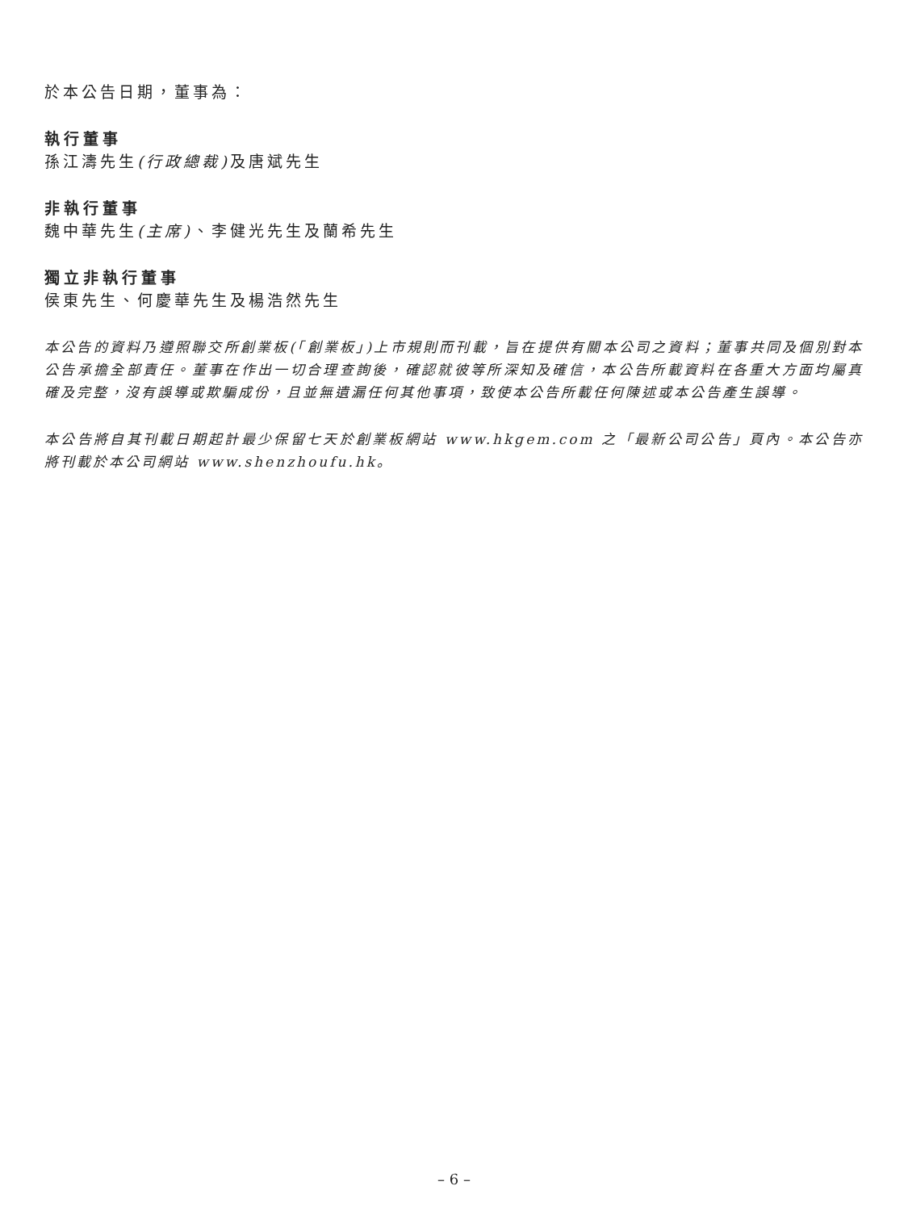於本公告日期，董事為：
執行董事
孫江濤先生(行政總裁) 及唐斌先生
非執行董事
魏中華先生(主席)、李健光先生及蘭希先生
獨立非執行董事
侯東先生、何慶華先生及楊浩然先生
本公告的資料乃遵照聯交所創業板(「創業板」)上市規則而刊載，旨在提供有關本公司之資料；董事共同及個別對本公告承擔全部責任。董事在作出一切合理查詢後，確認就彼等所深知及確信，本公告所載資料在各重大方面均屬真確及完整，沒有誤導或欺騙成份，且並無遺漏任何其他事項，致使本公告所載任何陳述或本公告產生誤導。
本公告將自其刊載日期起計最少保留七天於創業板網站 www.hkgem.com 之「最新公司公告」頁內。本公告亦將刊載於本公司網站 www.shenzhoufu.hk。
– 6 –